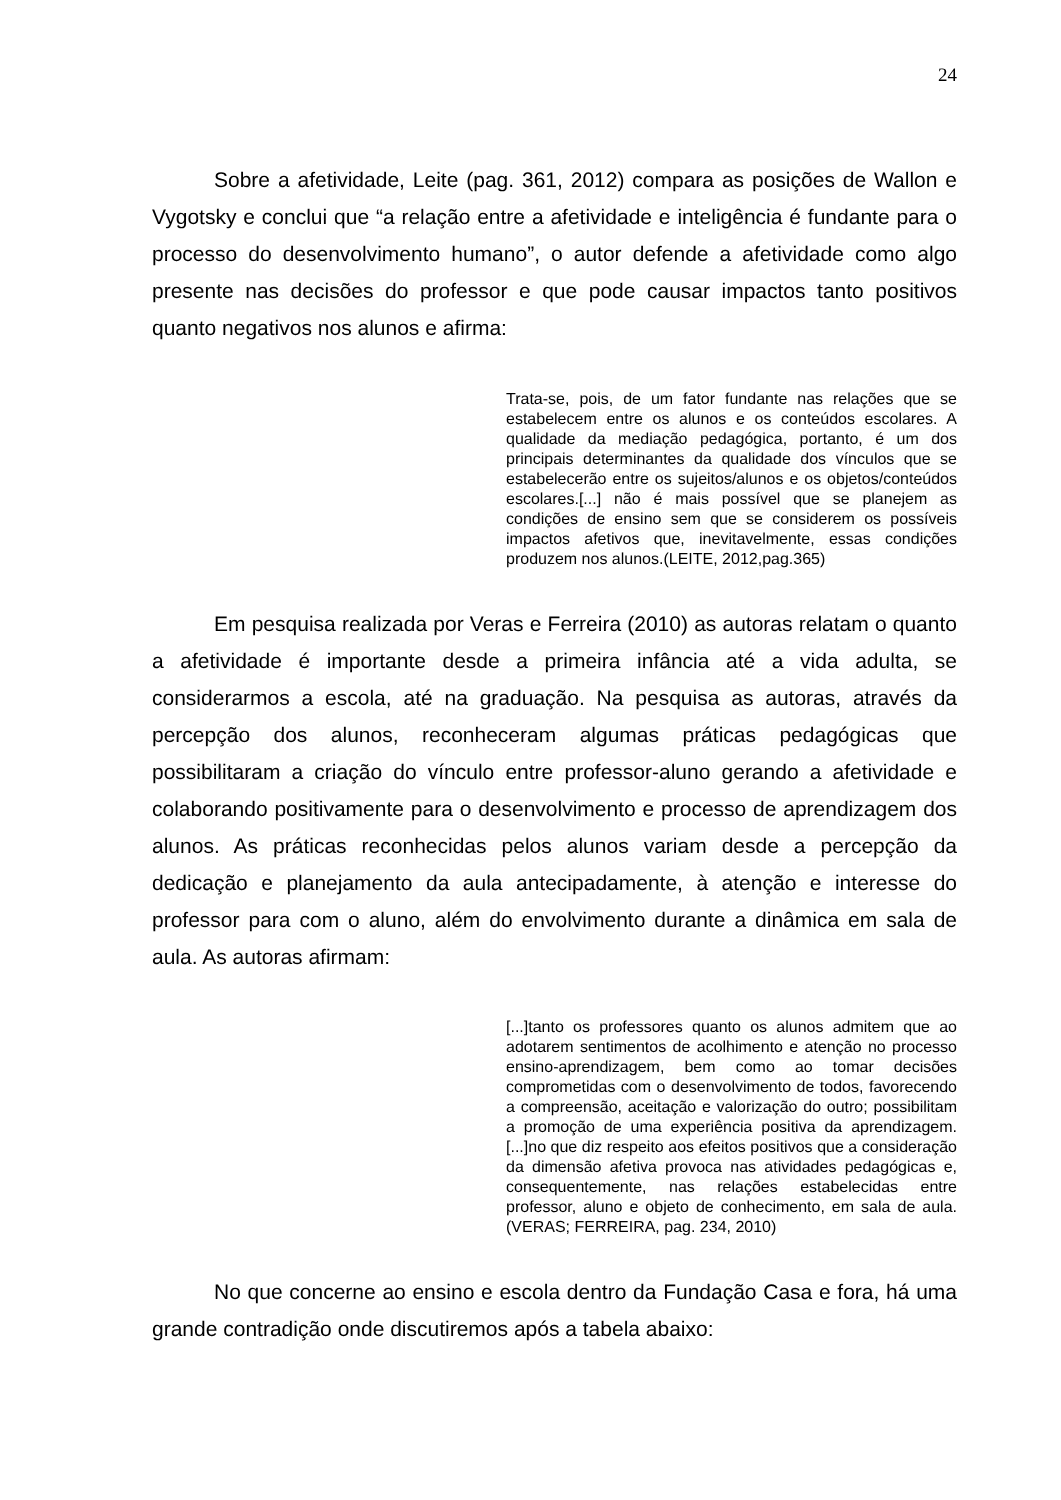24
Sobre a afetividade, Leite (pag. 361, 2012) compara as posições de Wallon e Vygotsky e conclui que “a relação entre a afetividade e inteligência é fundante para o processo do desenvolvimento humano”, o autor defende a afetividade como algo presente nas decisões do professor e que pode causar impactos tanto positivos quanto negativos nos alunos e afirma:
Trata-se, pois, de um fator fundante nas relações que se estabelecem entre os alunos e os conteúdos escolares. A qualidade da mediação pedagógica, portanto, é um dos principais determinantes da qualidade dos vínculos que se estabelecerão entre os sujeitos/alunos e os objetos/conteúdos escolares.[...] não é mais possível que se planejem as condições de ensino sem que se considerem os possíveis impactos afetivos que, inevitavelmente, essas condições produzem nos alunos.(LEITE, 2012,pag.365)
Em pesquisa realizada por Veras e Ferreira (2010) as autoras relatam o quanto a afetividade é importante desde a primeira infância até a vida adulta, se considerarmos a escola, até na graduação. Na pesquisa as autoras, através da percepção dos alunos, reconheceram algumas práticas pedagógicas que possibilitaram a criação do vínculo entre professor-aluno gerando a afetividade e colaborando positivamente para o desenvolvimento e processo de aprendizagem dos alunos. As práticas reconhecidas pelos alunos variam desde a percepção da dedicação e planejamento da aula antecipadamente, à atenção e interesse do professor para com o aluno, além do envolvimento durante a dinâmica em sala de aula. As autoras afirmam:
[...]tanto os professores quanto os alunos admitem que ao adotarem sentimentos de acolhimento e atenção no processo ensino-aprendizagem, bem como ao tomar decisões comprometidas com o desenvolvimento de todos, favorecendo a compreensão, aceitação e valorização do outro; possibilitam a promoção de uma experiência positiva da aprendizagem.[...]no que diz respeito aos efeitos positivos que a consideração da dimensão afetiva provoca nas atividades pedagógicas e, consequentemente, nas relações estabelecidas entre professor, aluno e objeto de conhecimento, em sala de aula. (VERAS; FERREIRA, pag. 234, 2010)
No que concerne ao ensino e escola dentro da Fundação Casa e fora, há uma grande contradição onde discutiremos após a tabela abaixo: